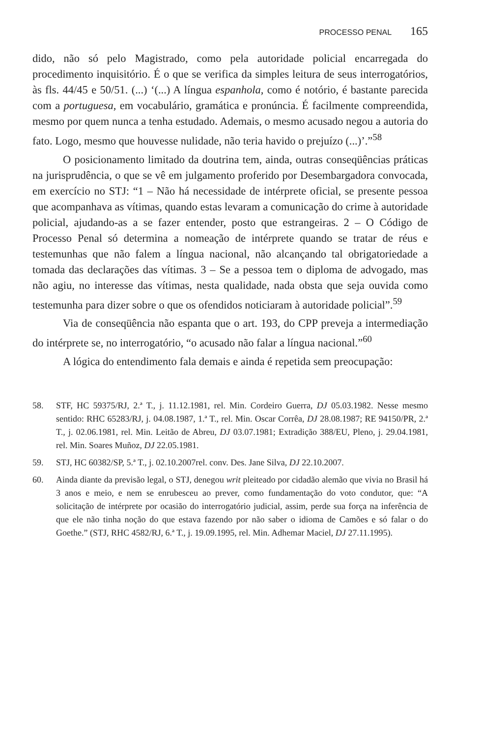PROCESSO PENAL 165
dido, não só pelo Magistrado, como pela autoridade policial encarregada do procedimento inquisitório. É o que se verifica da simples leitura de seus interrogatórios, às fls. 44/45 e 50/51. (...) ‘(...) A língua espanhola, como é notório, é bastante parecida com a portuguesa, em vocabulário, gramática e pronúncia. É facilmente compreendida, mesmo por quem nunca a tenha estudado. Ademais, o mesmo acusado negou a autoria do fato. Logo, mesmo que houvesse nulidade, não teria havido o prejuízo (...)’.”<sup>58</sup>
O posicionamento limitado da doutrina tem, ainda, outras conseqüências práticas na jurisprudência, o que se vê em julgamento proferido por Desembargadora convocada, em exercício no STJ: “1 – Não há necessidade de intérprete oficial, se presente pessoa que acompanhava as vítimas, quando estas levaram a comunicação do crime à autoridade policial, ajudando-as a se fazer entender, posto que estrangeiras. 2 – O Código de Processo Penal só determina a nomeação de intérprete quando se tratar de réus e testemunhas que não falem a língua nacional, não alcançando tal obrigatoriedade a tomada das declarações das vítimas. 3 – Se a pessoa tem o diploma de advogado, mas não agiu, no interesse das vítimas, nesta qualidade, nada obsta que seja ouvida como testemunha para dizer sobre o que os ofendidos noticiaram à autoridade policial”.<sup>59</sup>
Via de conseqüência não espanta que o art. 193, do CPP preveja a intermediação do intérprete se, no interrogatório, “o acusado não falar a língua nacional.”<sup>60</sup>
A lógica do entendimento fala demais e ainda é repetida sem preocupação:
58. STF, HC 59375/RJ, 2.ª T., j. 11.12.1981, rel. Min. Cordeiro Guerra, DJ 05.03.1982. Nesse mesmo sentido: RHC 65283/RJ, j. 04.08.1987, 1.ª T., rel. Min. Oscar Corrêa, DJ 28.08.1987; RE 94150/PR, 2.ª T., j. 02.06.1981, rel. Min. Leitão de Abreu, DJ 03.07.1981; Extradição 388/EU, Pleno, j. 29.04.1981, rel. Min. Soares Muñoz, DJ 22.05.1981.
59. STJ, HC 60382/SP, 5.ª T., j. 02.10.2007rel. conv. Des. Jane Silva, DJ 22.10.2007.
60. Ainda diante da previsão legal, o STJ, denegou writ pleiteado por cidadão alemão que vivia no Brasil há 3 anos e meio, e nem se enrubesceu ao prever, como fundamentação do voto condutor, que: “A solicitação de intérprete por ocasião do interrogatório judicial, assim, perde sua força na inferência de que ele não tinha noção do que estava fazendo por não saber o idioma de Camões e só falar o do Goethe.” (STJ, RHC 4582/RJ, 6.ª T., j. 19.09.1995, rel. Min. Adhemar Maciel, DJ 27.11.1995).